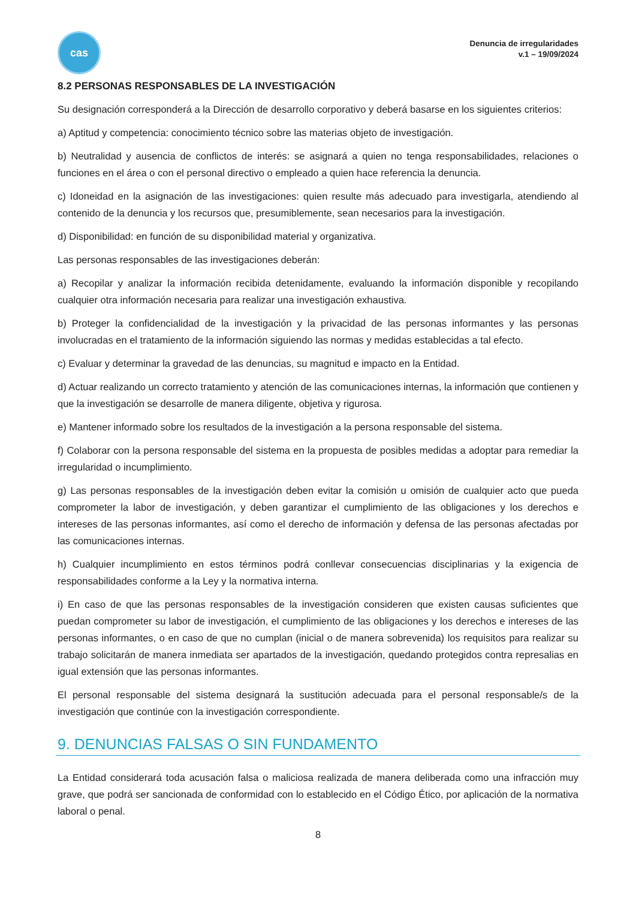cas
Denuncia de irregularidades
v.1 – 19/09/2024
8.2 PERSONAS RESPONSABLES DE LA INVESTIGACIÓN
Su designación corresponderá a la Dirección de desarrollo corporativo y deberá basarse en los siguientes criterios:
a) Aptitud y competencia: conocimiento técnico sobre las materias objeto de investigación.
b) Neutralidad y ausencia de conflictos de interés: se asignará a quien no tenga responsabilidades, relaciones o funciones en el área o con el personal directivo o empleado a quien hace referencia la denuncia.
c) Idoneidad en la asignación de las investigaciones: quien resulte más adecuado para investigarla, atendiendo al contenido de la denuncia y los recursos que, presumiblemente, sean necesarios para la investigación.
d) Disponibilidad: en función de su disponibilidad material y organizativa.
Las personas responsables de las investigaciones deberán:
a) Recopilar y analizar la información recibida detenidamente, evaluando la información disponible y recopilando cualquier otra información necesaria para realizar una investigación exhaustiva.
b) Proteger la confidencialidad de la investigación y la privacidad de las personas informantes y las personas involucradas en el tratamiento de la información siguiendo las normas y medidas establecidas a tal efecto.
c) Evaluar y determinar la gravedad de las denuncias, su magnitud e impacto en la Entidad.
d) Actuar realizando un correcto tratamiento y atención de las comunicaciones internas, la información que contienen y que la investigación se desarrolle de manera diligente, objetiva y rigurosa.
e) Mantener informado sobre los resultados de la investigación a la persona responsable del sistema.
f) Colaborar con la persona responsable del sistema en la propuesta de posibles medidas a adoptar para remediar la irregularidad o incumplimiento.
g) Las personas responsables de la investigación deben evitar la comisión u omisión de cualquier acto que pueda comprometer la labor de investigación, y deben garantizar el cumplimiento de las obligaciones y los derechos e intereses de las personas informantes, así como el derecho de información y defensa de las personas afectadas por las comunicaciones internas.
h) Cualquier incumplimiento en estos términos podrá conllevar consecuencias disciplinarias y la exigencia de responsabilidades conforme a la Ley y la normativa interna.
i) En caso de que las personas responsables de la investigación consideren que existen causas suficientes que puedan comprometer su labor de investigación, el cumplimiento de las obligaciones y los derechos e intereses de las personas informantes, o en caso de que no cumplan (inicial o de manera sobrevenida) los requisitos para realizar su trabajo solicitarán de manera inmediata ser apartados de la investigación, quedando protegidos contra represalias en igual extensión que las personas informantes.
El personal responsable del sistema designará la sustitución adecuada para el personal responsable/s de la investigación que continúe con la investigación correspondiente.
9. DENUNCIAS FALSAS O SIN FUNDAMENTO
La Entidad considerará toda acusación falsa o maliciosa realizada de manera deliberada como una infracción muy grave, que podrá ser sancionada de conformidad con lo establecido en el Código Ético, por aplicación de la normativa laboral o penal.
8